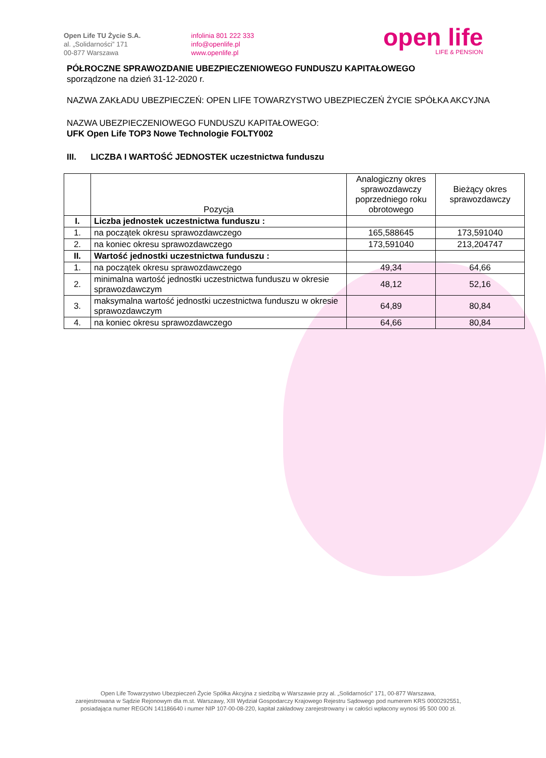Open Life TU Życie S.A.
al. „Solidarności” 171
00-877 Warszawa
infolinia 801 222 333
info@openlife.pl
www.openlife.pl
open life
LIFE & PENSION
PÓŁROCZNE SPRAWOZDANIE UBEZPIECZENIOWEGO FUNDUSZU KAPITAŁOWEGO
sporządzone na dzień 31-12-2020 r.
NAZWA ZAKŁADU UBEZPIECZEŃ: OPEN LIFE TOWARZYSTWO UBEZPIECZEŃ ŻYCIE SPÓŁKA AKCYJNA
NAZWA UBEZPIECZENIOWEGO FUNDUSZU KAPITAŁOWEGO:
UFK Open Life TOP3 Nowe Technologie FOLTY002
III. LICZBA I WARTOŚĆ JEDNOSTEK uczestnictwa funduszu
| | Pozycja | Analogiczny okres sprawozdawczy poprzedniego roku obrotowego | Bieżący okres sprawozdawczy |
| --- | --- | --- | --- |
| I. | Liczba jednostek uczestnictwa funduszu : | | |
| 1. | na początek okresu sprawozdawczego | 165,588645 | 173,591040 |
| 2. | na koniec okresu sprawozdawczego | 173,591040 | 213,204747 |
| II. | Wartość jednostki uczestnictwa funduszu : | | |
| 1. | na początek okresu sprawozdawczego | 49,34 | 64,66 |
| 2. | minimalna wartość jednostki uczestnictwa funduszu w okresie sprawozdawczym | 48,12 | 52,16 |
| 3. | maksymalna wartość jednostki uczestnictwa funduszu w okresie sprawozdawczym | 64,89 | 80,84 |
| 4. | na koniec okresu sprawozdawczego | 64,66 | 80,84 |
Open Life Towarzystwo Ubezpieczeń Życie Spółka Akcyjna z siedzibą w Warszawie przy al. „Solidarności” 171, 00-877 Warszawa,
zarejestrowana w Sądzie Rejonowym dla m.st. Warszawy, XIII Wydział Gospodarczy Krajowego Rejestru Sądowego pod numerem KRS 0000292551,
posiadająca numer REGON 141186640 i numer NIP 107-00-08-220, kapitał zakładowy zarejestrowany i w całości wpłacony wynosi 95 500 000 zł.